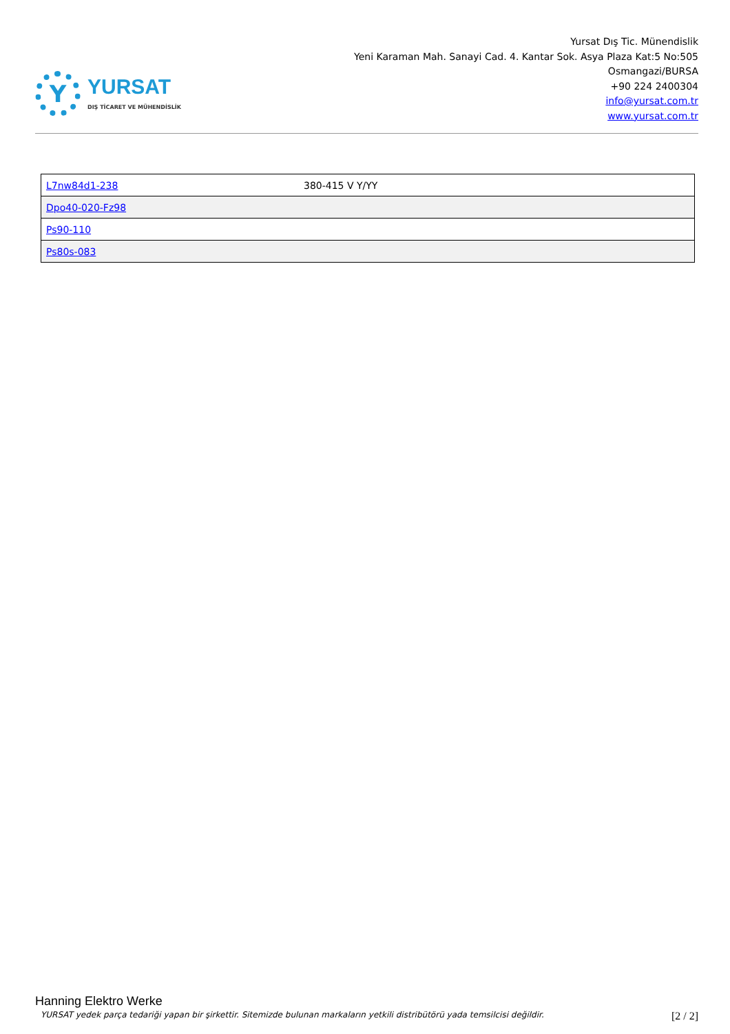Y
YURSAT
DIŞ TİCARET VE MÜHENDİSLİK
Yursat Dış Tic. Münendislik
Yeni Karaman Mah. Sanayi Cad. 4. Kantar Sok. Asya Plaza Kat:5 No:505
Osmangazi/BURSA
+90 224 2400304
info@yursat.com.tr
www.yursat.com.tr
| L7nw84d1-238 | 380-415 V Y/YY |
| Dpo40-020-Fz98 | |
| Ps90-110 | |
| Ps80s-083 | |
Hanning Elektro Werke
YURSAT yedek parça tedariği yapan bir şirkettir. Sitemizde bulunan markaların yetkili distribütörü yada temsilcisi değildir. [2 / 2]